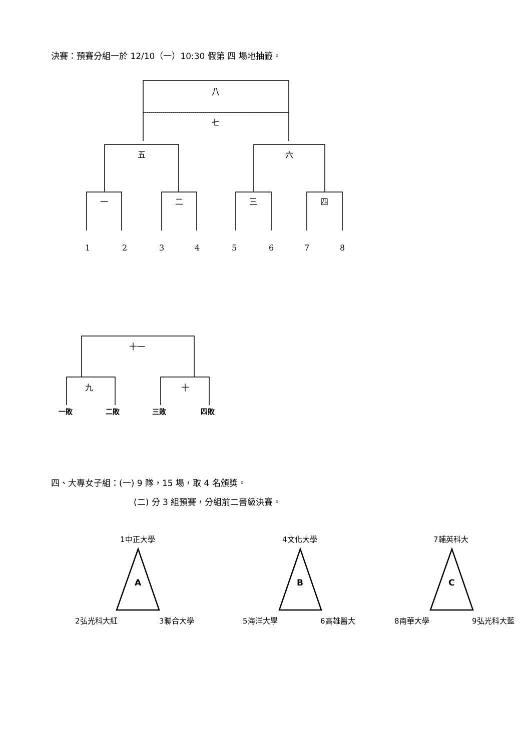決賽：預賽分組一於 12/10（一）10:30 假第 四 場地抽籤。
八
七
五 六
一 二 三 四
1 2 3 4 5 6 7 8
十一
九 十
一敗 二敗 三敗 四敗
四、大專女子組：(一) 9 隊，15 場，取 4 名頒獎。
(二) 分 3 組預賽，分組前二晉級決賽。
1中正大學 4文化大學 7輔英科大
A B C
2弘光科大紅 3聯合大學 5海洋大學 6高雄醫大 8南華大學 9弘光科大藍